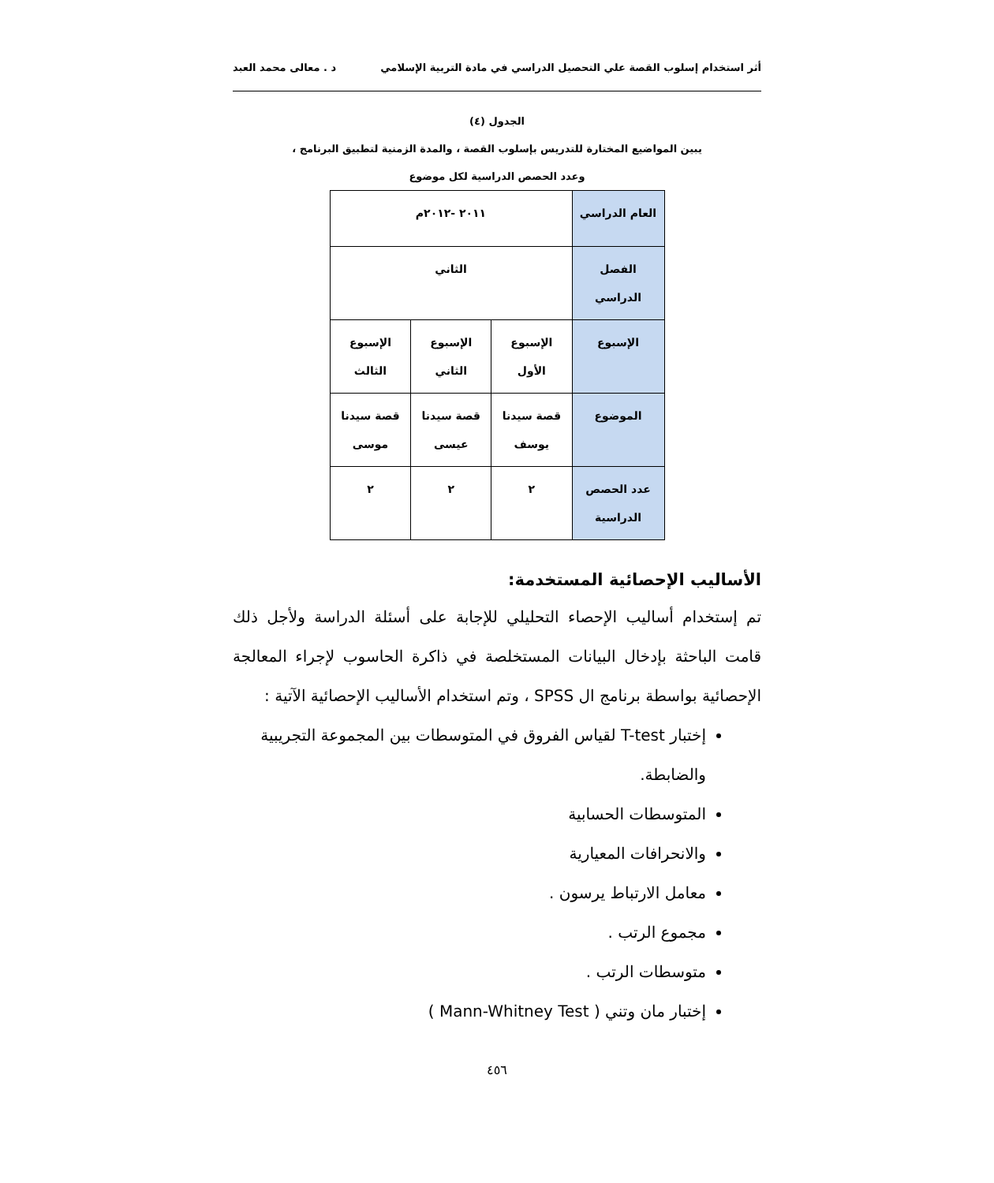أثر استخدام إسلوب القصة علي التحصيل الدراسي في مادة التربية الإسلامي د . معالى محمد العبد
الجدول (٤)
يبين المواضيع المختارة للتدريس بإسلوب القصة ، والمدة الزمنية لتطبيق البرنامج ،
وعدد الحصص الدراسية لكل موضوع
| العام الدراسي | ٢٠١١ -٢٠١٢م | | |
| الفصل الدراسي | الثاني | | |
| الإسبوع | الإسبوع الأول | الإسبوع الثاني | الإسبوع الثالث |
| الموضوع | قصة سيدنا يوسف | قصة سيدنا عيسى | قصة سيدنا موسى |
| عدد الحصص الدراسية | ٢ | ٢ | ٢ |
الأساليب الإحصائية المستخدمة:
تم إستخدام أساليب الإحصاء التحليلي للإجابة على أسئلة الدراسة ولأجل ذلك قامت الباحثة بإدخال البيانات المستخلصة في ذاكرة الحاسوب لإجراء المعالجة الإحصائية بواسطة برنامج ال SPSS ، وتم استخدام الأساليب الإحصائية الآتية :
إختبار T-test لقياس الفروق في المتوسطات بين المجموعة التجريبية والضابطة.
المتوسطات الحسابية
والانحرافات المعيارية
معامل الارتباط يرسون .
مجموع الرتب .
متوسطات الرتب .
إختبار مان وتني ( Mann-Whitney Test )
٤٥٦